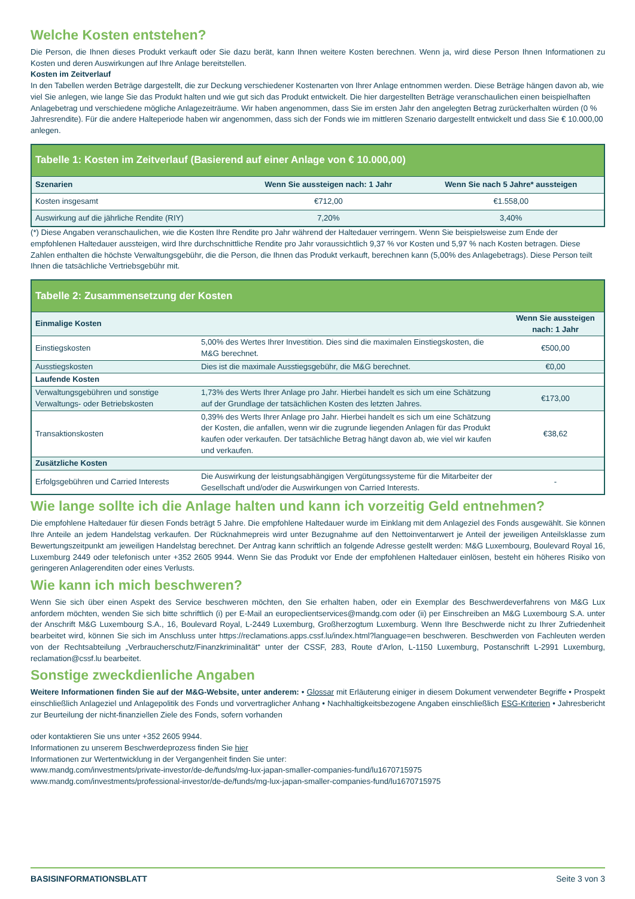Welche Kosten entstehen?
Die Person, die Ihnen dieses Produkt verkauft oder Sie dazu berät, kann Ihnen weitere Kosten berechnen. Wenn ja, wird diese Person Ihnen Informationen zu Kosten und deren Auswirkungen auf Ihre Anlage bereitstellen.
Kosten im Zeitverlauf
In den Tabellen werden Beträge dargestellt, die zur Deckung verschiedener Kostenarten von Ihrer Anlage entnommen werden. Diese Beträge hängen davon ab, wie viel Sie anlegen, wie lange Sie das Produkt halten und wie gut sich das Produkt entwickelt. Die hier dargestellten Beträge veranschaulichen einen beispielhaften Anlagebetrag und verschiedene mögliche Anlagezeiträume. Wir haben angenommen, dass Sie im ersten Jahr den angelegten Betrag zurückerhalten würden (0 % Jahresrendite). Für die andere Halteperiode haben wir angenommen, dass sich der Fonds wie im mittleren Szenario dargestellt entwickelt und dass Sie € 10.000,00 anlegen.
| Tabelle 1: Kosten im Zeitverlauf (Basierend auf einer Anlage von € 10.000,00) | | |
| --- | --- | --- |
| Szenarien | Wenn Sie aussteigen nach: 1 Jahr | Wenn Sie nach 5 Jahre* aussteigen |
| Kosten insgesamt | €712,00 | €1.558,00 |
| Auswirkung auf die jährliche Rendite (RIY) | 7,20% | 3,40% |
(*) Diese Angaben veranschaulichen, wie die Kosten Ihre Rendite pro Jahr während der Haltedauer verringern. Wenn Sie beispielsweise zum Ende der empfohlenen Haltedauer aussteigen, wird Ihre durchschnittliche Rendite pro Jahr voraussichtlich 9,37 % vor Kosten und 5,97 % nach Kosten betragen. Diese Zahlen enthalten die höchste Verwaltungsgebühr, die die Person, die Ihnen das Produkt verkauft, berechnen kann (5,00% des Anlagebetrags). Diese Person teilt Ihnen die tatsächliche Vertriebsgebühr mit.
| Tabelle 2: Zusammensetzung der Kosten | | |
| --- | --- | --- |
| Einmalige Kosten | | Wenn Sie aussteigen nach: 1 Jahr |
| Einstiegskosten | 5,00% des Wertes Ihrer Investition. Dies sind die maximalen Einstiegskosten, die M&G berechnet. | €500,00 |
| Ausstiegskosten | Dies ist die maximale Ausstiegsgebühr, die M&G berechnet. | €0,00 |
| Laufende Kosten | | |
| Verwaltungsgebühren und sonstige Verwaltungs- oder Betriebskosten | 1,73% des Werts Ihrer Anlage pro Jahr. Hierbei handelt es sich um eine Schätzung auf der Grundlage der tatsächlichen Kosten des letzten Jahres. | €173,00 |
| Transaktionskosten | 0,39% des Werts Ihrer Anlage pro Jahr. Hierbei handelt es sich um eine Schätzung der Kosten, die anfallen, wenn wir die zugrunde liegenden Anlagen für das Produkt kaufen oder verkaufen. Der tatsächliche Betrag hängt davon ab, wie viel wir kaufen und verkaufen. | €38,62 |
| Zusätzliche Kosten | | |
| Erfolgsgebühren und Carried Interests | Die Auswirkung der leistungsabhängigen Vergütungssysteme für die Mitarbeiter der Gesellschaft und/oder die Auswirkungen von Carried Interests. | - |
Wie lange sollte ich die Anlage halten und kann ich vorzeitig Geld entnehmen?
Die empfohlene Haltedauer für diesen Fonds beträgt 5 Jahre. Die empfohlene Haltedauer wurde im Einklang mit dem Anlageziel des Fonds ausgewählt. Sie können Ihre Anteile an jedem Handelstag verkaufen. Der Rücknahmepreis wird unter Bezugnahme auf den Nettoinventarwert je Anteil der jeweiligen Anteilsklasse zum Bewertungszeitpunkt am jeweiligen Handelstag berechnet. Der Antrag kann schriftlich an folgende Adresse gestellt werden: M&G Luxembourg, Boulevard Royal 16, Luxemburg 2449 oder telefonisch unter +352 2605 9944. Wenn Sie das Produkt vor Ende der empfohlenen Haltedauer einlösen, besteht ein höheres Risiko von geringeren Anlagerenditen oder eines Verlusts.
Wie kann ich mich beschweren?
Wenn Sie sich über einen Aspekt des Service beschweren möchten, den Sie erhalten haben, oder ein Exemplar des Beschwerdeverfahrens von M&G Lux anfordern möchten, wenden Sie sich bitte schriftlich (i) per E-Mail an europeclientservices@mandg.com oder (ii) per Einschreiben an M&G Luxembourg S.A. unter der Anschrift M&G Luxembourg S.A., 16, Boulevard Royal, L-2449 Luxemburg, Großherzogtum Luxemburg. Wenn Ihre Beschwerde nicht zu Ihrer Zufriedenheit bearbeitet wird, können Sie sich im Anschluss unter https://reclamations.apps.cssf.lu/index.html?language=en beschweren. Beschwerden von Fachleuten werden von der Rechtsabteilung „Verbraucherschutz/Finanzkriminalität“ unter der CSSF, 283, Route d'Arlon, L-1150 Luxemburg, Postanschrift L-2991 Luxemburg, reclamation@cssf.lu bearbeitet.
Sonstige zweckdienliche Angaben
Weitere Informationen finden Sie auf der M&G-Website, unter anderem: • Glossar mit Erläuterung einiger in diesem Dokument verwendeter Begriffe • Prospekt einschließlich Anlageziel und Anlagepolitik des Fonds und vorvertraglicher Anhang • Nachhaltigkeitsbezogene Angaben einschließlich ESG-Kriterien • Jahresbericht zur Beurteilung der nicht-finanziellen Ziele des Fonds, sofern vorhanden
oder kontaktieren Sie uns unter +352 2605 9944.
Informationen zu unserem Beschwerdeprozess finden Sie hier
Informationen zur Wertentwicklung in der Vergangenheit finden Sie unter:
www.mandg.com/investments/private-investor/de-de/funds/mg-lux-japan-smaller-companies-fund/lu1670715975
www.mandg.com/investments/professional-investor/de-de/funds/mg-lux-japan-smaller-companies-fund/lu1670715975
BASISINFORMATIONSBLATT Seite 3 von 3